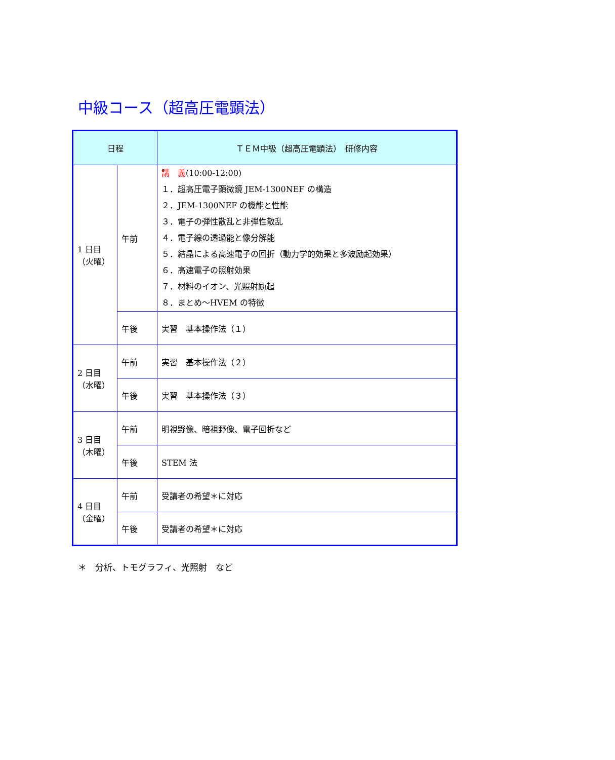中級コース（超高圧電顕法）
| 日程 | | ＴＥＭ中級（超高圧電顕法） 研修内容 |
| --- | --- | --- |
| 1 日目 （火曜） | 午前 | 講 義 (10:00-12:00) １．超高圧電子顕微鏡 JEM-1300NEF の構造 ２．JEM-1300NEF の機能と性能 ３．電子の弾性散乱と非弾性散乱 ４．電子線の透過能と像分解能 ５．結晶による高速電子の回折（動力学的効果と多波励起効果） ６．高速電子の照射効果 ７．材料のイオン、光照射励起 ８．まとめ～HVEM の特徴 |
| | 午後 | 実習 基本操作法（１） |
| 2 日目 （水曜） | 午前 | 実習 基本操作法（２） |
| | 午後 | 実習 基本操作法（３） |
| 3 日目 （木曜） | 午前 | 明視野像、暗視野像、電子回折など |
| | 午後 | STEM 法 |
| 4 日目 （金曜） | 午前 | 受講者の希望＊に対応 |
| | 午後 | 受講者の希望＊に対応 |
＊　分析、トモグラフィ、光照射　など